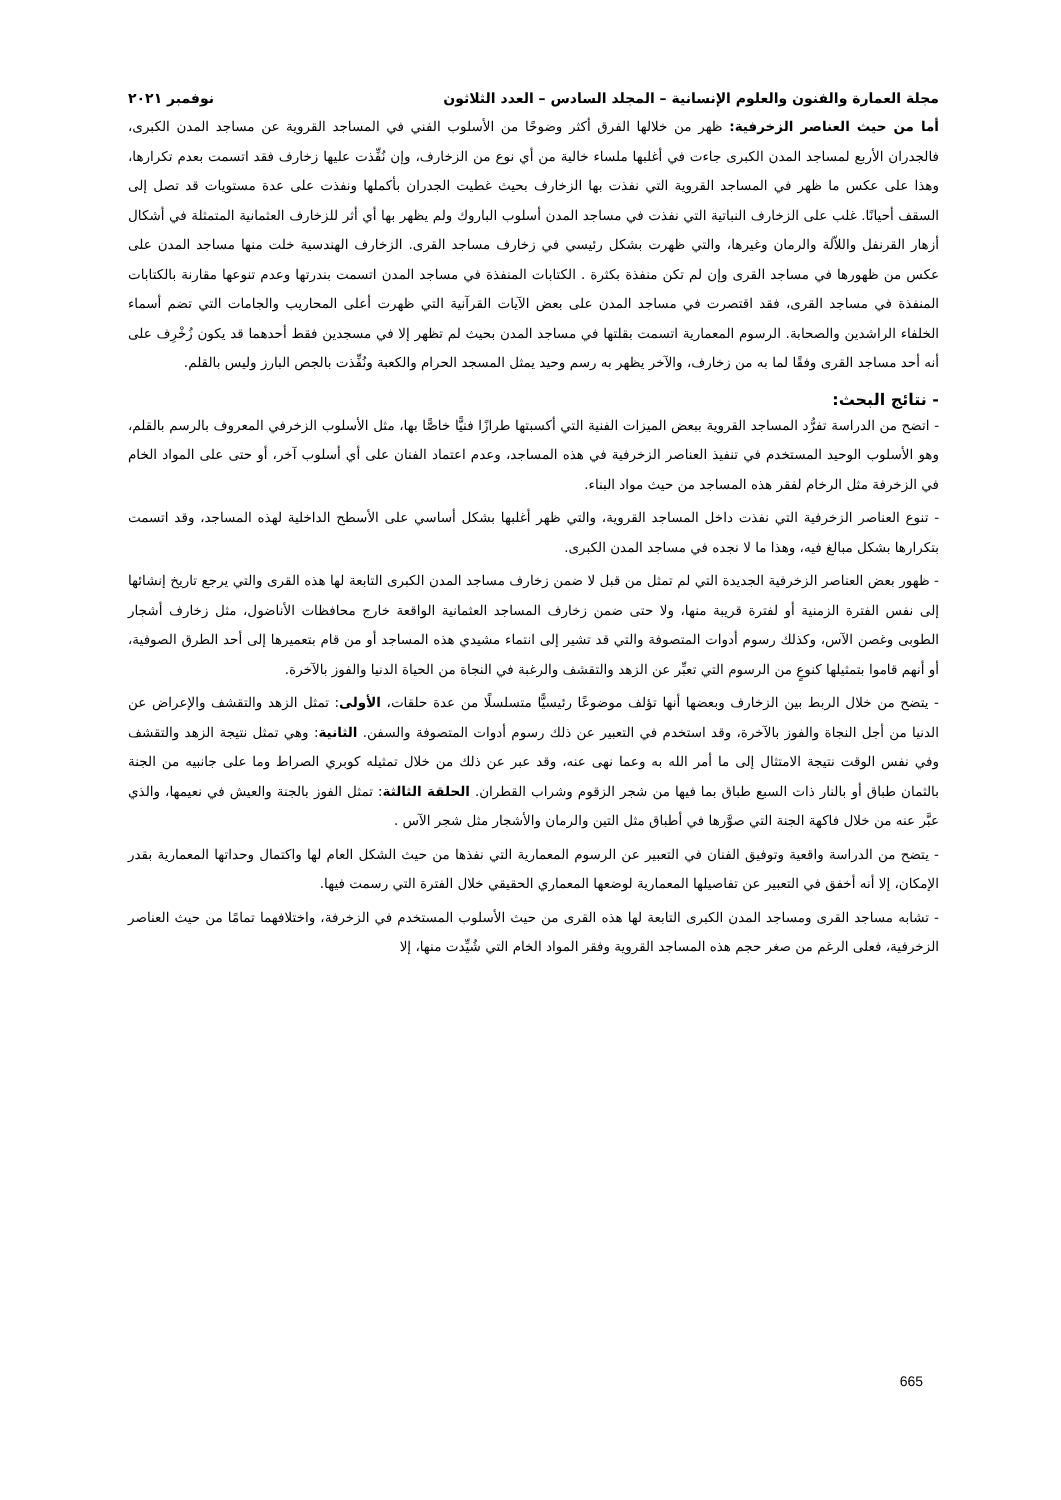مجلة العمارة والفنون والعلوم الإنسانية – المجلد السادس – العدد الثلاثون نوفمبر ٢٠٢١
أما من حيث العناصر الزخرفية: ظهر من خلالها الفرق أكثر وضوحًا من الأسلوب الفني في المساجد القروية عن مساجد المدن الكبرى، فالجدران الأربع لمساجد المدن الكبرى جاءت في أغلبها ملساء خالية من أي نوع من الزخارف، وإن نُفِّذت عليها زخارف فقد اتسمت بعدم تكرارها، وهذا على عكس ما ظهر في المساجد القروية التي نفذت بها الزخارف بحيث غطيت الجدران بأكملها ونفذت على عدة مستويات قد تصل إلى السقف أحيانًا. غلب على الزخارف النباتية التي نفذت في مساجد المدن أسلوب الباروك ولم يظهر بها أي أثر للزخارف العثمانية المتمثلة في أشكال أزهار القرنفل واللاّلة والرمان وغيرها، والتي ظهرت بشكل رئيسي في زخارف مساجد القرى. الزخارف الهندسية خلت منها مساجد المدن على عكس من ظهورها في مساجد القرى وإن لم تكن منفذة بكثرة . الكتابات المنفذة في مساجد المدن اتسمت بندرتها وعدم تنوعها مقارنة بالكتابات المنفذة في مساجد القرى، فقد اقتصرت في مساجد المدن على بعض الآيات القرآنية التي ظهرت أعلى المحاريب والجامات التي تضم أسماء الخلفاء الراشدين والصحابة. الرسوم المعمارية اتسمت بقلتها في مساجد المدن بحيث لم تظهر إلا في مسجدين فقط أحدهما قد يكون زُخْرِف على أنه أحد مساجد القرى وفقًا لما به من زخارف، والآخر يظهر به رسم وحيد يمثل المسجد الحرام والكعبة ونُفِّذت بالجص البارز وليس بالقلم.
- نتائج البحث:
- اتضح من الدراسة تفرُّد المساجد القروية ببعض الميزات الفنية التي أكسبتها طرازًا فنيًّا خاصًّا بها، مثل الأسلوب الزخرفي المعروف بالرسم بالقلم، وهو الأسلوب الوحيد المستخدم في تنفيذ العناصر الزخرفية في هذه المساجد، وعدم اعتماد الفنان على أي أسلوب آخر، أو حتى على المواد الخام في الزخرفة مثل الرخام لفقر هذه المساجد من حيث مواد البناء.
- تنوع العناصر الزخرفية التي نفذت داخل المساجد القروية، والتي ظهر أغلبها بشكل أساسي على الأسطح الداخلية لهذه المساجد، وقد اتسمت بتكرارها بشكل مبالغ فيه، وهذا ما لا نجده في مساجد المدن الكبرى.
- ظهور بعض العناصر الزخرفية الجديدة التي لم تمثل من قبل لا ضمن زخارف مساجد المدن الكبرى التابعة لها هذه القرى والتي يرجع تاريخ إنشائها إلى نفس الفترة الزمنية أو لفترة قريبة منها، ولا حتى ضمن زخارف المساجد العثمانية الواقعة خارج محافظات الأناضول، مثل زخارف أشجار الطوبى وغصن الآس، وكذلك رسوم أدوات المتصوفة والتي قد تشير إلى انتماء مشيدي هذه المساجد أو من قام بتعميرها إلى أحد الطرق الصوفية، أو أنهم قاموا بتمثيلها كنوعٍ من الرسوم التي تعبِّر عن الزهد والتقشف والرغبة في النجاة من الحياة الدنيا والفوز بالآخرة.
- يتضح من خلال الربط بين الزخارف وبعضها أنها تؤلف موضوعًا رئيسيًّا متسلسلًا من عدة حلقات، الأولى: تمثل الزهد والتقشف والإعراض عن الدنيا من أجل النجاة والفوز بالآخرة، وقد استخدم في التعبير عن ذلك رسوم أدوات المتصوفة والسفن. الثانية: وهي تمثل نتيجة الزهد والتقشف وفي نفس الوقت نتيجة الامتثال إلى ما أمر الله به وعما نهى عنه، وقد عبر عن ذلك من خلال تمثيله كوبري الصراط وما على جانبيه من الجنة بالثمان طباق أو بالنار ذات السبع طباق بما فيها من شجر الزقوم وشراب القطران. الحلقة الثالثة: تمثل الفوز بالجنة والعيش في نعيمها، والذي عبَّر عنه من خلال فاكهة الجنة التي صوَّرها في أطباق مثل التين والرمان والأشجار مثل شجر الآس .
- يتضح من الدراسة واقعية وتوفيق الفنان في التعبير عن الرسوم المعمارية التي نفذها من حيث الشكل العام لها واكتمال وحداتها المعمارية بقدر الإمكان، إلا أنه أخفق في التعبير عن تفاصيلها المعمارية لوضعها المعماري الحقيقي خلال الفترة التي رسمت فيها.
- تشابه مساجد القرى ومساجد المدن الكبرى التابعة لها هذه القرى من حيث الأسلوب المستخدم في الزخرفة، واختلافهما تمامًا من حيث العناصر الزخرفية، فعلى الرغم من صغر حجم هذه المساجد القروية وفقر المواد الخام التي شُيِّدت منها، إلا
665